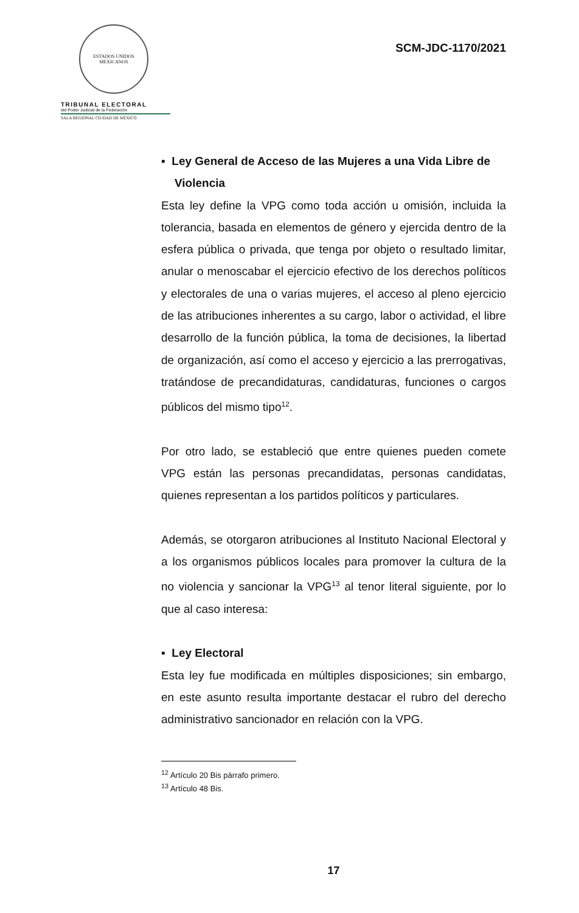ESTADOS UNIDOS MEXICANOS
TRIBUNAL ELECTORAL
del Poder Judicial de la Federación
SALA REGIONAL CIUDAD DE MÉXICO
SCM-JDC-1170/2021
▪ Ley General de Acceso de las Mujeres a una Vida Libre de Violencia
Esta ley define la VPG como toda acción u omisión, incluida la tolerancia, basada en elementos de género y ejercida dentro de la esfera pública o privada, que tenga por objeto o resultado limitar, anular o menoscabar el ejercicio efectivo de los derechos políticos y electorales de una o varias mujeres, el acceso al pleno ejercicio de las atribuciones inherentes a su cargo, labor o actividad, el libre desarrollo de la función pública, la toma de decisiones, la libertad de organización, así como el acceso y ejercicio a las prerrogativas, tratándose de precandidaturas, candidaturas, funciones o cargos públicos del mismo tipo<sup>12</sup>.
Por otro lado, se estableció que entre quienes pueden comete VPG están las personas precandidatas, personas candidatas, quienes representan a los partidos políticos y particulares.
Además, se otorgaron atribuciones al Instituto Nacional Electoral y a los organismos públicos locales para promover la cultura de la no violencia y sancionar la VPG<sup>13</sup> al tenor literal siguiente, por lo que al caso interesa:
▪ Ley Electoral
Esta ley fue modificada en múltiples disposiciones; sin embargo, en este asunto resulta importante destacar el rubro del derecho administrativo sancionador en relación con la VPG.
<sup>12</sup> Artículo 20 Bis párrafo primero.
<sup>13</sup> Artículo 48 Bis.
17